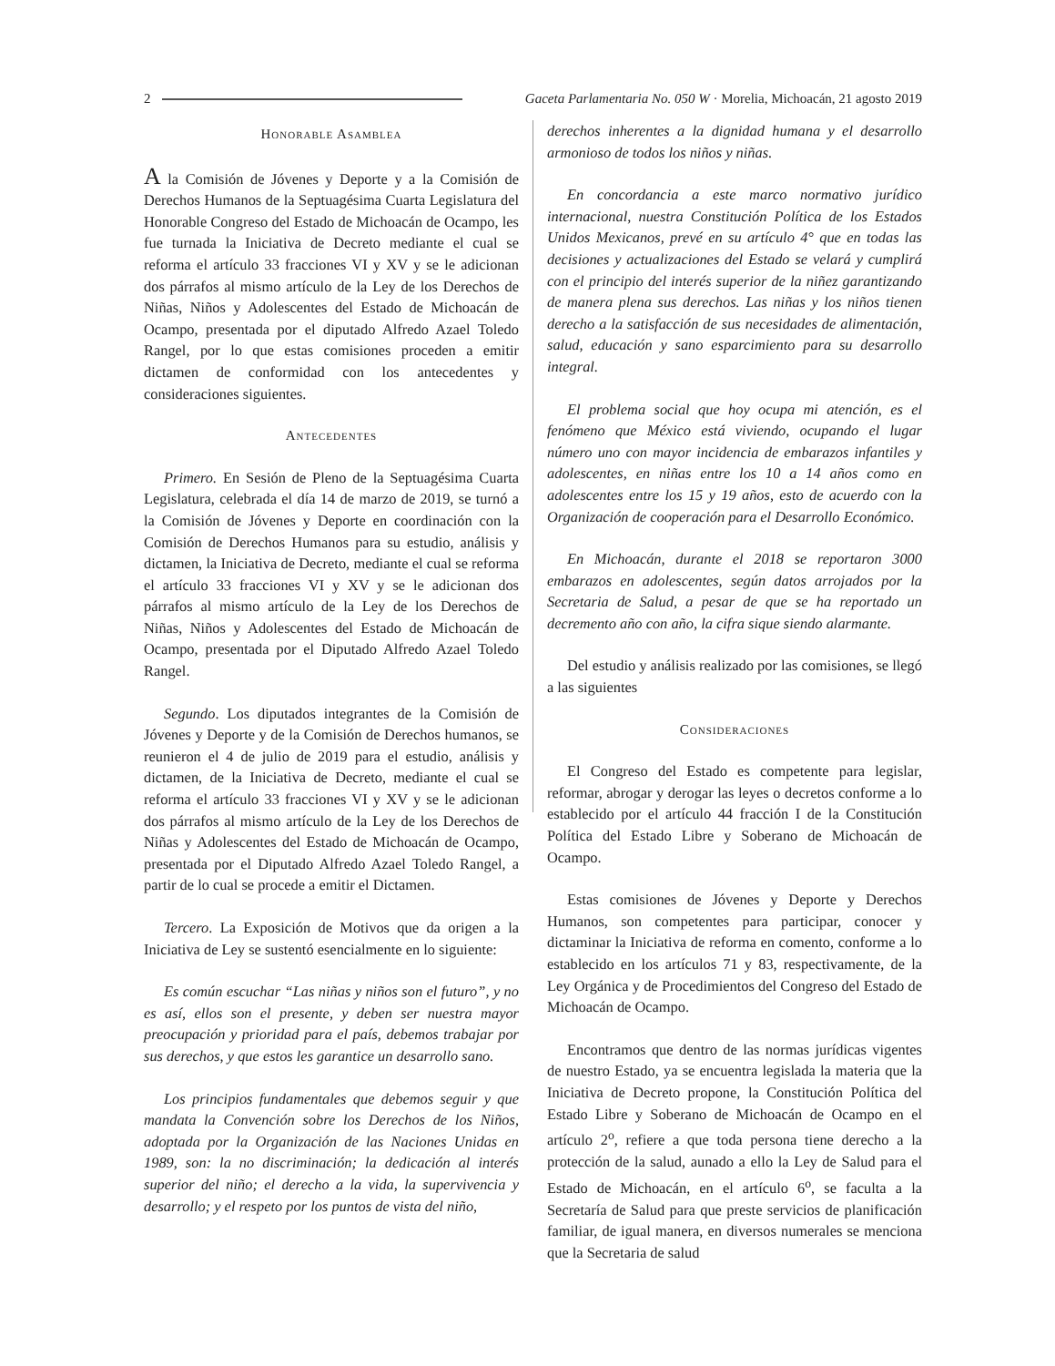2 Gaceta Parlamentaria No. 050 W · Morelia, Michoacán, 21 agosto 2019
Honorable Asamblea
A la Comisión de Jóvenes y Deporte y a la Comisión de Derechos Humanos de la Septuagésima Cuarta Legislatura del Honorable Congreso del Estado de Michoacán de Ocampo, les fue turnada la Iniciativa de Decreto mediante el cual se reforma el artículo 33 fracciones VI y XV y se le adicionan dos párrafos al mismo artículo de la Ley de los Derechos de Niñas, Niños y Adolescentes del Estado de Michoacán de Ocampo, presentada por el diputado Alfredo Azael Toledo Rangel, por lo que estas comisiones proceden a emitir dictamen de conformidad con los antecedentes y consideraciones siguientes.
Antecedentes
Primero. En Sesión de Pleno de la Septuagésima Cuarta Legislatura, celebrada el día 14 de marzo de 2019, se turnó a la Comisión de Jóvenes y Deporte en coordinación con la Comisión de Derechos Humanos para su estudio, análisis y dictamen, la Iniciativa de Decreto, mediante el cual se reforma el artículo 33 fracciones VI y XV y se le adicionan dos párrafos al mismo artículo de la Ley de los Derechos de Niñas, Niños y Adolescentes del Estado de Michoacán de Ocampo, presentada por el Diputado Alfredo Azael Toledo Rangel.
Segundo. Los diputados integrantes de la Comisión de Jóvenes y Deporte y de la Comisión de Derechos humanos, se reunieron el 4 de julio de 2019 para el estudio, análisis y dictamen, de la Iniciativa de Decreto, mediante el cual se reforma el artículo 33 fracciones VI y XV y se le adicionan dos párrafos al mismo artículo de la Ley de los Derechos de Niñas y Adolescentes del Estado de Michoacán de Ocampo, presentada por el Diputado Alfredo Azael Toledo Rangel, a partir de lo cual se procede a emitir el Dictamen.
Tercero. La Exposición de Motivos que da origen a la Iniciativa de Ley se sustentó esencialmente en lo siguiente:
Es común escuchar “Las niñas y niños son el futuro”, y no es así, ellos son el presente, y deben ser nuestra mayor preocupación y prioridad para el país, debemos trabajar por sus derechos, y que estos les garantice un desarrollo sano.
Los principios fundamentales que debemos seguir y que mandata la Convención sobre los Derechos de los Niños, adoptada por la Organización de las Naciones Unidas en 1989, son: la no discriminación; la dedicación al interés superior del niño; el derecho a la vida, la supervivencia y desarrollo; y el respeto por los puntos de vista del niño,
derechos inherentes a la dignidad humana y el desarrollo armonioso de todos los niños y niñas.
En concordancia a este marco normativo jurídico internacional, nuestra Constitución Política de los Estados Unidos Mexicanos, prevé en su artículo 4° que en todas las decisiones y actualizaciones del Estado se velará y cumplirá con el principio del interés superior de la niñez garantizando de manera plena sus derechos. Las niñas y los niños tienen derecho a la satisfacción de sus necesidades de alimentación, salud, educación y sano esparcimiento para su desarrollo integral.
El problema social que hoy ocupa mi atención, es el fenómeno que México está viviendo, ocupando el lugar número uno con mayor incidencia de embarazos infantiles y adolescentes, en niñas entre los 10 a 14 años como en adolescentes entre los 15 y 19 años, esto de acuerdo con la Organización de cooperación para el Desarrollo Económico.
En Michoacán, durante el 2018 se reportaron 3000 embarazos en adolescentes, según datos arrojados por la Secretaria de Salud, a pesar de que se ha reportado un decremento año con año, la cifra sique siendo alarmante.
Del estudio y análisis realizado por las comisiones, se llegó a las siguientes
Consideraciones
El Congreso del Estado es competente para legislar, reformar, abrogar y derogar las leyes o decretos conforme a lo establecido por el artículo 44 fracción I de la Constitución Política del Estado Libre y Soberano de Michoacán de Ocampo.
Estas comisiones de Jóvenes y Deporte y Derechos Humanos, son competentes para participar, conocer y dictaminar la Iniciativa de reforma en comento, conforme a lo establecido en los artículos 71 y 83, respectivamente, de la Ley Orgánica y de Procedimientos del Congreso del Estado de Michoacán de Ocampo.
Encontramos que dentro de las normas jurídicas vigentes de nuestro Estado, ya se encuentra legislada la materia que la Iniciativa de Decreto propone, la Constitución Política del Estado Libre y Soberano de Michoacán de Ocampo en el artículo 2<sup>o</sup>, refiere a que toda persona tiene derecho a la protección de la salud, aunado a ello la Ley de Salud para el Estado de Michoacán, en el artículo 6<sup>o</sup>, se faculta a la Secretaría de Salud para que preste servicios de planificación familiar, de igual manera, en diversos numerales se menciona que la Secretaria de salud